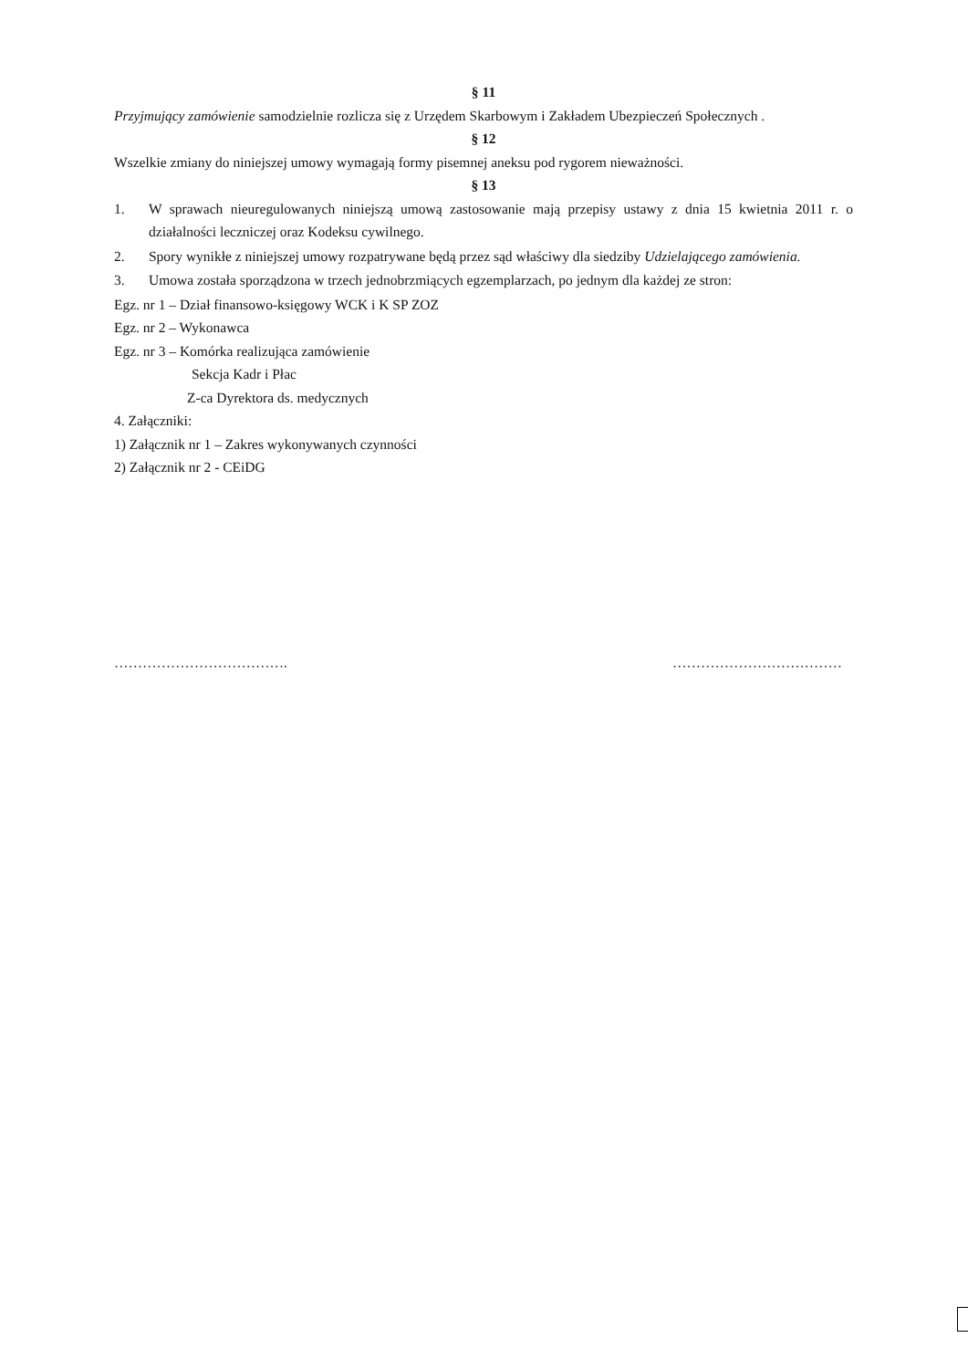§ 11
Przyjmujący zamówienie samodzielnie rozlicza się z Urzędem Skarbowym i Zakładem Ubezpieczeń Społecznych .
§ 12
Wszelkie zmiany do niniejszej umowy wymagają formy pisemnej aneksu pod rygorem nieważności.
§ 13
1. W sprawach nieuregulowanych niniejszą umową zastosowanie mają przepisy ustawy z dnia 15 kwietnia 2011 r. o działalności leczniczej oraz Kodeksu cywilnego.
2. Spory wynikłe z niniejszej umowy rozpatrywane będą przez sąd właściwy dla siedziby Udzielającego zamówienia.
3. Umowa została sporządzona w trzech jednobrzmiących egzemplarzach, po jednym dla każdej ze stron:
Egz. nr 1 – Dział finansowo-księgowy WCK i K SP ZOZ
Egz. nr 2 – Wykonawca
Egz. nr 3 – Komórka realizująca zamówienie
Sekcja Kadr i Płac
Z-ca Dyrektora ds. medycznych
4. Załączniki:
1) Załącznik nr 1 – Zakres wykonywanych czynności
2) Załącznik nr 2 - CEiDG
………………………………. ………………………………